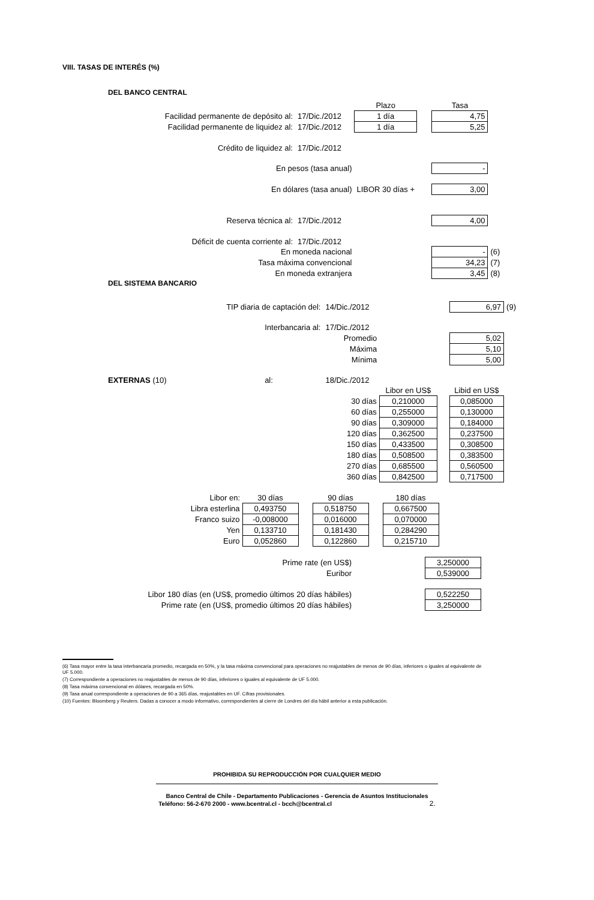VIII. TASAS DE INTERÉS (%)
DEL BANCO CENTRAL
| | | Plazo | | Tasa | |
| Facilidad permanente de depósito al: | 17/Dic./2012 | 1 día | | 4,75 | |
| Facilidad permanente de liquidez al: | 17/Dic./2012 | 1 día | | 5,25 | |
| Crédito de liquidez al: | 17/Dic./2012 | | | | |
| En pesos (tasa anual) | | | | - | |
| En dólares (tasa anual) | | LIBOR 30 días + | | 3,00 | |
| Reserva técnica al: | 17/Dic./2012 | | | 4,00 | |
| Déficit de cuenta corriente al: | 17/Dic./2012 | | | | |
| En moneda nacional | | | | - | (6) |
| Tasa máxima convencional | | | | 34,23 | (7) |
| En moneda extranjera | | | | 3,45 | (8) |
DEL SISTEMA BANCARIO
| TIP diaria de captación del: | 14/Dic./2012 | | | 6,97 | (9) |
| Interbancaria al: | 17/Dic./2012 | | | | |
| Promedio | | | | 5,02 | |
| Máxima | | | | 5,10 | |
| Mínima | | | | 5,00 | |
| EXTERNAS (10) al: | 18/Dic./2012 | | | | |
| | | Libor en US$ | | Libid en US$ | |
| 30 días | | 0,210000 | | 0,085000 | |
| 60 días | | 0,255000 | | 0,130000 | |
| 90 días | | 0,309000 | | 0,184000 | |
| 120 días | | 0,362500 | | 0,237500 | |
| 150 días | | 0,433500 | | 0,308500 | |
| 180 días | | 0,508500 | | 0,383500 | |
| 270 días | | 0,685500 | | 0,560500 | |
| 360 días | | 0,842500 | | 0,717500 | |
| Libor en: | 30 días | | 90 días | | 180 días |
| Libra esterlina | 0,493750 | | 0,518750 | | 0,667500 |
| Franco suizo | -0,008000 | | 0,016000 | | 0,070000 |
| Yen | 0,133710 | | 0,181430 | | 0,284290 |
| Euro | 0,052860 | | 0,122860 | | 0,215710 |
| Prime rate (en US$) | | 3,250000 |
| Euribor | | 0,539000 |
| Libor 180 días (en (US$, promedio últimos 20 días hábiles) | | 0,522250 |
| Prime rate (en (US$, promedio últimos 20 días hábiles) | | 3,250000 |
(6) Tasa mayor entre la tasa interbancaria promedio, recargada en 50%, y la tasa máxima convencional para operaciones no reajustables de menos de 90 días, inferiores o iguales al equivalente de UF 5.000.
(7) Correspondiente a operaciones no reajustables de menos de 90 días, inferiores o iguales al equivalente de UF 5.000.
(8) Tasa máxima convencional en dólares, recargada en 50%.
(9) Tasa anual correspondiente a operaciones de 90 a 365 días, reajustables en UF. Cifras provisionales.
(10) Fuentes: Bloomberg y Reuters. Dadas a conocer a modo informativo, correspondientes al cierre de Londres del día hábil anterior a esta publicación.
PROHIBIDA SU REPRODUCCIÓN POR CUALQUIER MEDIO
Banco Central de Chile - Departamento Publicaciones - Gerencia de Asuntos Institucionales
Teléfono: 56-2-670 2000 - www.bcentral.cl - bcch@bcentral.cl 2.